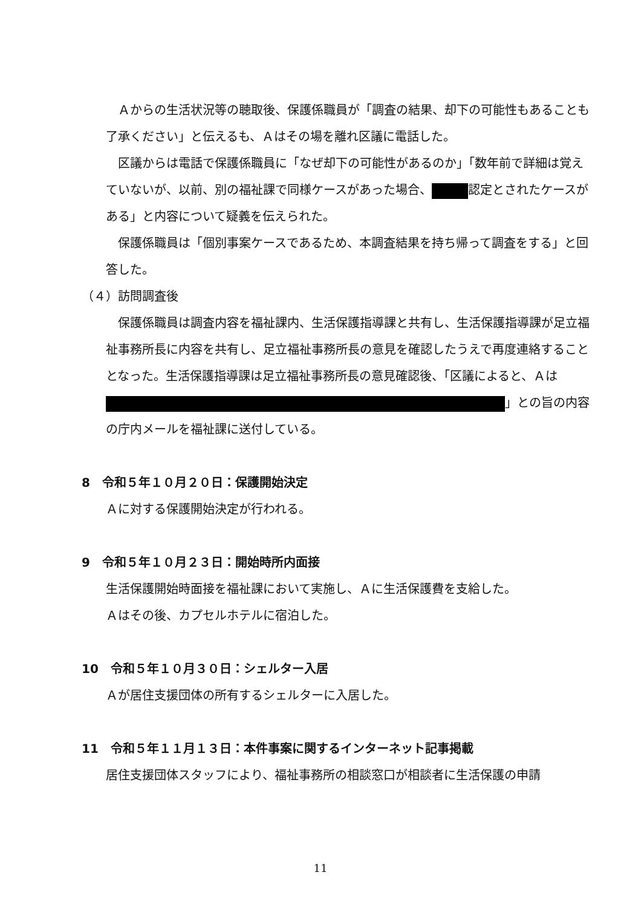Ａからの生活状況等の聴取後、保護係職員が「調査の結果、却下の可能性もあることも了承ください」と伝えるも、Ａはその場を離れ区議に電話した。
区議からは電話で保護係職員に「なぜ却下の可能性があるのか」「数年前で詳細は覚えていないが、以前、別の福祉課で同様ケースがあった場合、 認定とされたケースがある」と内容について疑義を伝えられた。
保護係職員は「個別事案ケースであるため、本調査結果を持ち帰って調査をする」と回答した。
（４）訪問調査後
保護係職員は調査内容を福祉課内、生活保護指導課と共有し、生活保護指導課が足立福祉事務所長に内容を共有し、足立福祉事務所長の意見を確認したうえで再度連絡することとなった。生活保護指導課は足立福祉事務所長の意見確認後、「区議によると、Ａは 」との旨の内容の庁内メールを福祉課に送付している。
8　令和５年１０月２０日：保護開始決定
Ａに対する保護開始決定が行われる。
9　令和５年１０月２３日：開始時所内面接
生活保護開始時面接を福祉課において実施し、Ａに生活保護費を支給した。
Ａはその後、カプセルホテルに宿泊した。
10　令和５年１０月３０日：シェルター入居
Ａが居住支援団体の所有するシェルターに入居した。
11　令和５年１１月１３日：本件事案に関するインターネット記事掲載
居住支援団体スタッフにより、福祉事務所の相談窓口が相談者に生活保護の申請
11